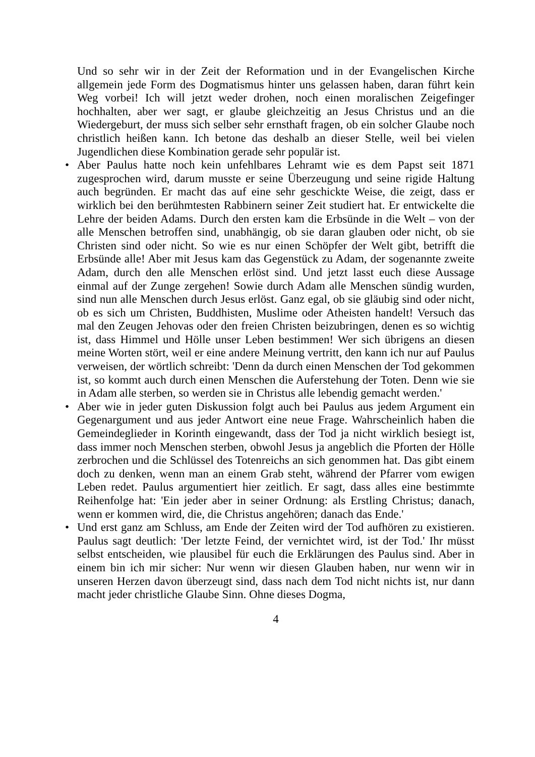Und so sehr wir in der Zeit der Reformation und in der Evangelischen Kirche allgemein jede Form des Dogmatismus hinter uns gelassen haben, daran führt kein Weg vorbei! Ich will jetzt weder drohen, noch einen moralischen Zeige­finger hochhalten, aber wer sagt, er glaube gleichzeitig an Jesus Christus und an die Wiedergeburt, der muss sich selber sehr ernsthaft fragen, ob ein solcher Glaube noch christlich heißen kann. Ich betone das deshalb an dieser Stelle, weil bei vielen Jugendlichen diese Kombination gerade sehr populär ist.
• Aber Paulus hatte noch kein unfehlbares Lehramt wie es dem Papst seit 1871 zugesprochen wird, darum musste er seine Überzeugung und seine rigide Hal­tung auch begründen. Er macht das auf eine sehr geschickte Weise, die zeigt, dass er wirklich bei den berühmtesten Rabbinern seiner Zeit studiert hat. Er entwickelte die Lehre der beiden Adams. Durch den ersten kam die Erbsünde in die Welt – von der alle Menschen betroffen sind, unabhängig, ob sie daran glauben oder nicht, ob sie Christen sind oder nicht. So wie es nur einen Schöp­fer der Welt gibt, betrifft die Erbsünde alle! Aber mit Jesus kam das Gegenstück zu Adam, der sogenannte zweite Adam, durch den alle Menschen erlöst sind. Und jetzt lasst euch diese Aussage einmal auf der Zunge zergehen! Sowie durch Adam alle Menschen sündig wurden, sind nun alle Menschen durch Jesus er­löst. Ganz egal, ob sie gläubig sind oder nicht, ob es sich um Christen, Bud­dhisten, Muslime oder Atheisten handelt! Versuch das mal den Zeugen Jehovas oder den freien Christen beizubringen, denen es so wichtig ist, dass Himmel und Hölle unser Leben bestimmen! Wer sich übrigens an diesen meine Worten stört, weil er eine andere Meinung vertritt, den kann ich nur auf Paulus verwei­sen, der wörtlich schreibt: 'Denn da durch einen Menschen der Tod gekommen ist, so kommt auch durch einen Menschen die Auferstehung der Toten. Denn wie sie in Adam alle sterben, so werden sie in Christus alle lebendig gemacht werden.'
• Aber wie in jeder guten Diskussion folgt auch bei Paulus aus jedem Argument ein Gegenargument und aus jeder Antwort eine neue Frage. Wahrscheinlich haben die Gemeindeglieder in Korinth eingewandt, dass der Tod ja nicht wirk­lich besiegt ist, dass immer noch Menschen sterben, obwohl Jesus ja angeblich die Pforten der Hölle zerbrochen und die Schlüssel des Totenreichs an sich ge­nommen hat. Das gibt einem doch zu denken, wenn man an einem Grab steht, während der Pfarrer vom ewigen Leben redet. Paulus argumentiert hier zeitlich. Er sagt, dass alles eine bestimmte Reihenfolge hat: 'Ein jeder aber in seiner Ordnung: als Erstling Christus; danach, wenn er kommen wird, die, die Chris­tus angehören; danach das Ende.'
• Und erst ganz am Schluss, am Ende der Zeiten wird der Tod aufhören zu exis­tieren. Paulus sagt deutlich: 'Der letzte Feind, der vernichtet wird, ist der Tod.' Ihr müsst selbst entscheiden, wie plausibel für euch die Erklärungen des Paulus sind. Aber in einem bin ich mir sicher: Nur wenn wir diesen Glauben haben, nur wenn wir in unseren Herzen davon überzeugt sind, dass nach dem Tod nicht nichts ist, nur dann macht jeder christliche Glaube Sinn. Ohne dieses Dogma,
4